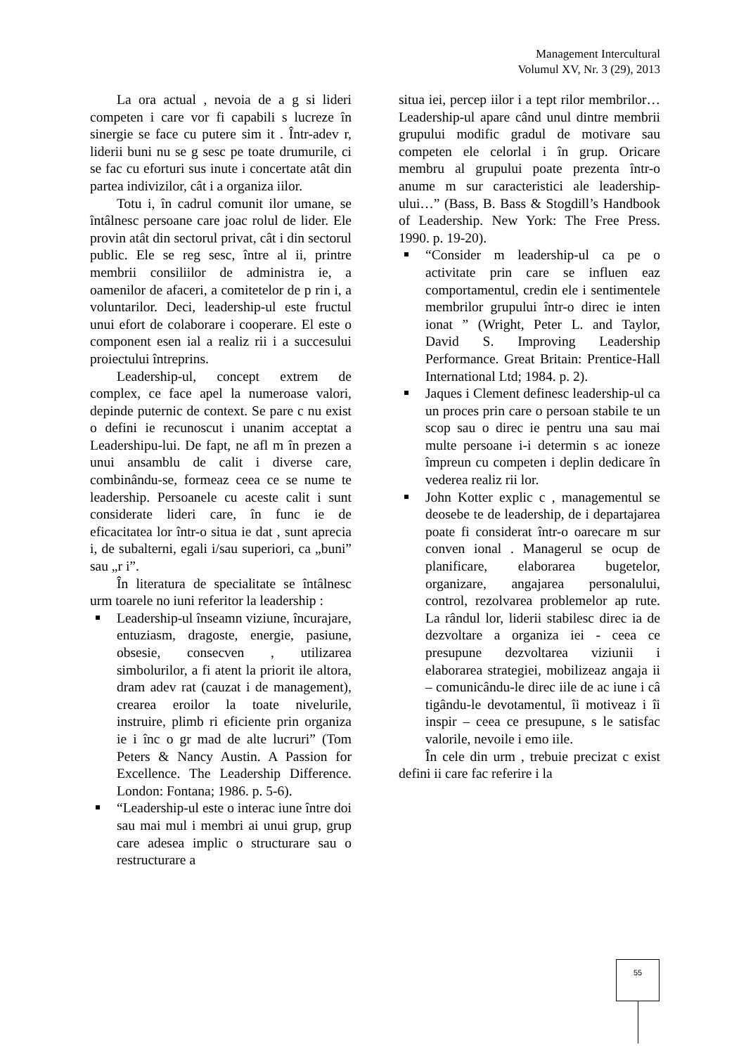Management Intercultural
Volumul XV, Nr. 3 (29), 2013
La ora actual , nevoia de a g si lideri competen i care vor fi capabili s lucreze în sinergie se face cu putere sim it . Într-adev r, liderii buni nu se g sesc pe toate drumurile, ci se fac cu eforturi sus inute i concertate atât din partea indivizilor, cât i a organiza iilor.
Totu i, în cadrul comunit ilor umane, se întâlnesc persoane care joac rolul de lider. Ele provin atât din sectorul privat, cât i din sectorul public. Ele se reg sesc, între al ii, printre membrii consiliilor de administra ie, a oamenilor de afaceri, a comitetelor de p rin i, a voluntarilor. Deci, leadership-ul este fructul unui efort de colaborare i cooperare. El este o component esen ial a realiz rii i a succesului proiectului întreprins.
Leadership-ul, concept extrem de complex, ce face apel la numeroase valori, depinde puternic de context. Se pare c nu exist o defini ie recunoscut i unanim acceptat a Leadershipu-lui. De fapt, ne afl m în prezen a unui ansamblu de calit i diverse care, combinându-se, formeaz ceea ce se nume te leadership. Persoanele cu aceste calit i sunt considerate lideri care, în func ie de eficacitatea lor într-o situa ie dat , sunt aprecia i, de subalterni, egali i/sau superiori, ca „buni” sau „r i”.
În literatura de specialitate se întâlnesc urm toarele no iuni referitor la leadership :
Leadership-ul înseamn viziune, încurajare, entuziasm, dragoste, energie, pasiune, obsesie, consecven , utilizarea simbolurilor, a fi atent la priorit ile altora, dram adev rat (cauzat i de management), crearea eroilor la toate nivelurile, instruire, plimb ri eficiente prin organiza ie i înc o gr mad de alte lucruri” (Tom Peters & Nancy Austin. A Passion for Excellence. The Leadership Difference. London: Fontana; 1986. p. 5-6).
“Leadership-ul este o interac iune între doi sau mai mul i membri ai unui grup, grup care adesea implic o structurare sau o restructurare a
situa iei, percep iilor i a tept rilor membrilor… Leadership-ul apare când unul dintre membrii grupului modific gradul de motivare sau competen ele celorlal i în grup. Oricare membru al grupului poate prezenta într-o anume m sur caracteristici ale leadership-ului…” (Bass, B. Bass & Stogdill’s Handbook of Leadership. New York: The Free Press. 1990. p. 19-20).
“Consider m leadership-ul ca pe o activitate prin care se influen eaz comportamentul, credin ele i sentimentele membrilor grupului într-o direc ie inten ionat ” (Wright, Peter L. and Taylor, David S. Improving Leadership Performance. Great Britain: Prentice-Hall International Ltd; 1984. p. 2).
Jaques i Clement definesc leadership-ul ca un proces prin care o persoan stabile te un scop sau o direc ie pentru una sau mai multe persoane i-i determin s ac ioneze împreun cu competen i deplin dedicare în vederea realiz rii lor.
John Kotter explic c , managementul se deosebe te de leadership, de i departajarea poate fi considerat într-o oarecare m sur conven ional . Managerul se ocup de planificare, elaborarea bugetelor, organizare, angajarea personalului, control, rezolvarea problemelor ap rute. La rândul lor, liderii stabilesc direc ia de dezvoltare a organiza iei - ceea ce presupune dezvoltarea viziunii i elaborarea strategiei, mobilizeaz angaja ii – comunicându-le direc iile de ac iune i câ tigându-le devotamentul, îi motiveaz i îi inspir – ceea ce presupune, s le satisfac valorile, nevoile i emo iile.
În cele din urm , trebuie precizat c exist defini ii care fac referire i la
55